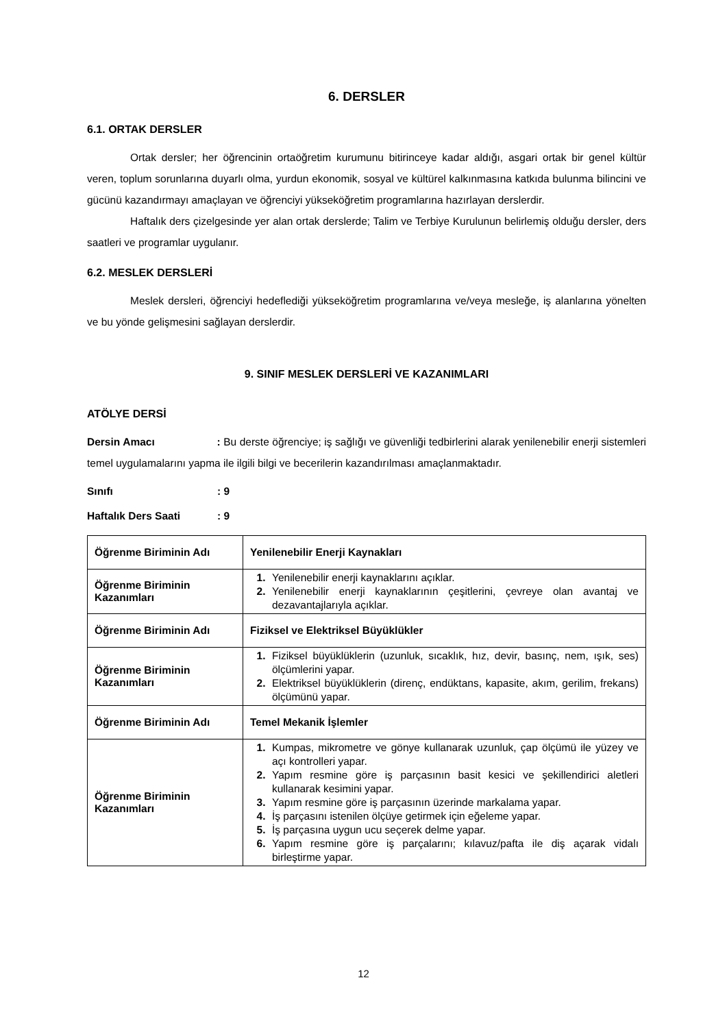6. DERSLER
6.1. ORTAK DERSLER
Ortak dersler; her öğrencinin ortaöğretim kurumunu bitirinceye kadar aldığı, asgari ortak bir genel kültür veren, toplum sorunlarına duyarlı olma, yurdun ekonomik, sosyal ve kültürel kalkınmasına katkıda bulunma bilincini ve gücünü kazandırmayı amaçlayan ve öğrenciyi yükseköğretim programlarına hazırlayan derslerdir.
Haftalık ders çizelgesinde yer alan ortak derslerde; Talim ve Terbiye Kurulunun belirlemiş olduğu dersler, ders saatleri ve programlar uygulanır.
6.2. MESLEK DERSLERİ
Meslek dersleri, öğrenciyi hedeflediği yükseköğretim programlarına ve/veya mesleğe, iş alanlarına yönelten ve bu yönde gelişmesini sağlayan derslerdir.
9. SINIF MESLEK DERSLERİ VE KAZANIMLARI
ATÖLYE DERSİ
Dersin Amacı : Bu derste öğrenciye; iş sağlığı ve güvenliği tedbirlerini alarak yenilenebilir enerji sistemleri temel uygulamalarını yapma ile ilgili bilgi ve becerilerin kazandırılması amaçlanmaktadır.
Sınıfı: 9
Haftalık Ders Saati: 9
| Öğrenme Biriminin Adı | Yenilenebilir Enerji Kaynakları |
| Öğrenme Biriminin Kazanımları | 1. Yenilenebilir enerji kaynaklarını açıklar. 2. Yenilenebilir enerji kaynaklarının çeşitlerini, çevreye olan avantaj ve dezavantajlarıyla açıklar. |
| Öğrenme Biriminin Adı | Fiziksel ve Elektriksel Büyüklükler |
| Öğrenme Biriminin Kazanımları | 1. Fiziksel büyüklüklerin (uzunluk, sıcaklık, hız, devir, basınç, nem, ışık, ses) ölçümlerini yapar. 2. Elektriksel büyüklüklerin (direnç, endüktans, kapasite, akım, gerilim, frekans) ölçümünü yapar. |
| Öğrenme Biriminin Adı | Temel Mekanik İşlemler |
| Öğrenme Biriminin Kazanımları | 1. Kumpas, mikrometre ve gönye kullanarak uzunluk, çap ölçümü ile yüzey ve açı kontrolleri yapar. 2. Yapım resmine göre iş parçasının basit kesici ve şekillendirici aletleri kullanarak kesimini yapar. 3. Yapım resmine göre iş parçasının üzerinde markalama yapar. 4. İş parçasını istenilen ölçüye getirmek için eğeleme yapar. 5. İş parçasına uygun ucu seçerek delme yapar. 6. Yapım resmine göre iş parçalarını; kılavuz/pafta ile diş açarak vidalı birleştirme yapar. |
12